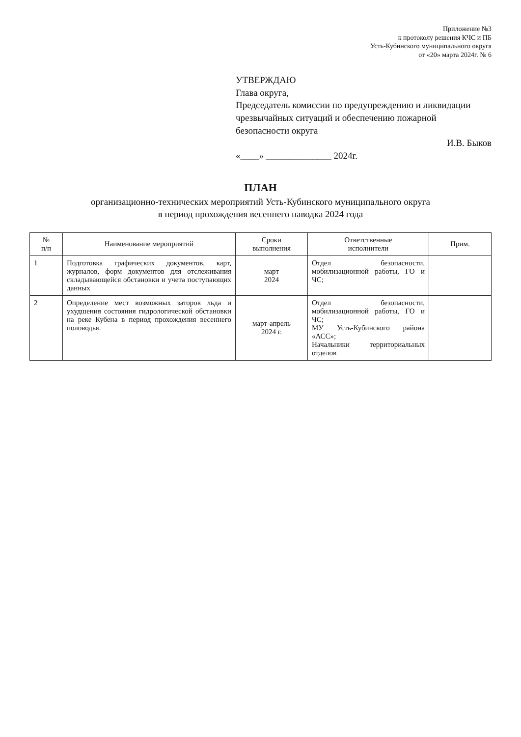Приложение №3
к протоколу решения КЧС и ПБ
Усть-Кубинского муниципального округа
от «20» марта 2024г. № 6
УТВЕРЖДАЮ
Глава округа,
Председатель комиссии по предупреждению и ликвидации чрезвычайных ситуаций и обеспечению пожарной безопасности округа
И.В. Быков
«____» ______________ 2024г.
ПЛАН
организационно-технических мероприятий Усть-Кубинского муниципального округа
в период прохождения весеннего паводка 2024 года
| № п/п | Наименование мероприятий | Сроки выполнения | Ответственные исполнители | Прим. |
| --- | --- | --- | --- | --- |
| 1 | Подготовка графических документов, карт, журналов, форм документов для отслеживания складывающейся обстановки и учета поступающих данных | март 2024 | Отдел безопасности, мобилизационной работы, ГО и ЧС; | |
| 2 | Определение мест возможных заторов льда и ухудшения состояния гидрологической обстановки на реке Кубена в период прохождения весеннего половодья. | март-апрель 2024 г. | Отдел безопасности, мобилизационной работы, ГО и ЧС; МУ Усть-Кубинского района «АСС»; Начальники территориальных отделов | |